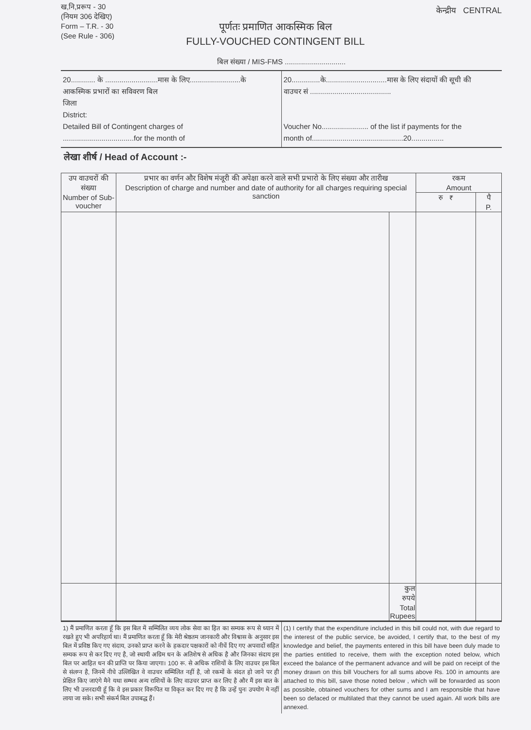ख,नि,प्ररूप - 30
(नियम 306 देखिए)
Form – T.R. - 30
(See Rule - 306)
पूर्णतः प्रमाणित आकस्मिक बिल
FULLY-VOUCHED CONTINGENT BILL
केन्द्रीय CENTRAL
बिल संख्या / MIS-FMS ..............................
20............ के ..........................मास के लिए.........................के
आकस्मिक प्रभारों का सविवरण बिल
जिला
District:
Detailed Bill of Contingent charges of
...................................for the month of
20..............के..............................मास के लिए संदायों की सूची की
वाउचर सं ........................................
Voucher No....................... of the list if payments for the
month of.............................................20................
लेखा शीर्ष / Head of Account :-
| उप वाउचरों की संख्या Number of Sub-voucher | प्रभार का वर्णन और विशेष मंजूरी की अपेक्षा करने वाले सभी प्रभारो के लिए संख्या और तारीख Description of charge and number and date of authority for all charges requiring special sanction | | रकम Amount | |
| --- | --- | --- | --- | --- |
| | | | रु ₹ | पै P. |
| | | कुल रुपये Total Rupees | | |
1) मैं प्रमाणित करता हूँ कि इस बिल में सम्मिलित व्यय लोक सेवा का हित का सम्यक रूप से ध्यान में रखते हुए भी अपरिहार्य था। मैं प्रमाणित करता हूँ कि मेरी श्रेष्ठतम जानकारी और विश्वास के अनुसार इस बिल में प्रविष्ठ किए गए संदाय, उनको प्राप्त करने के हकदार पक्षकारों को नीचें दिए गए अपवादों सहित सम्यक रूप से कर दिए गए है, जो स्थायी अग्रिम धन के अतिशेष से अधिक है और जिनका संदाय इस बिल पर आहित धन की प्राप्ति पर किया जाएगा। 100 रू. से अधिक राशियों के लिए वाउचर इस बिल से संलग्न है, जिनमें नीचे उल्लिखित वे वाउचर सम्मिलित नहीं है, जो रकमों के संदत हो जाने पर ही प्रेक्षित किए जाएंगे मैने यथा सम्भव अन्य राशियों के लिए वाउचर प्राप्त कर लिए है और मैं इस बात के लिए भी उत्तरदायी हूँ कि वे इस प्रकार विरूपित या विकृत कर दिए गए है कि उन्हें पुनः उपयोग मे नहीं लाया जा सके। सभी संकर्म बिल उपाबद्ध हैं।
(1) I certify that the expenditure included in this bill could not, with due regard to the interest of the public service, be avoided, I certify that, to the best of my knowledge and belief, the payments entered in this bill have been duly made to the parties entitled to receive, them with the exception noted below, which exceed the balance of the permanent advance and will be paid on receipt of the money drawn on this bill Vouchers for all sums above Rs. 100 in amounts are attached to this bill, save those noted below , which will be forwarded as soon as possible, obtained vouchers for other sums and I am responsible that have been so defaced or multilated that they cannot be used again. All work bills are annexed.